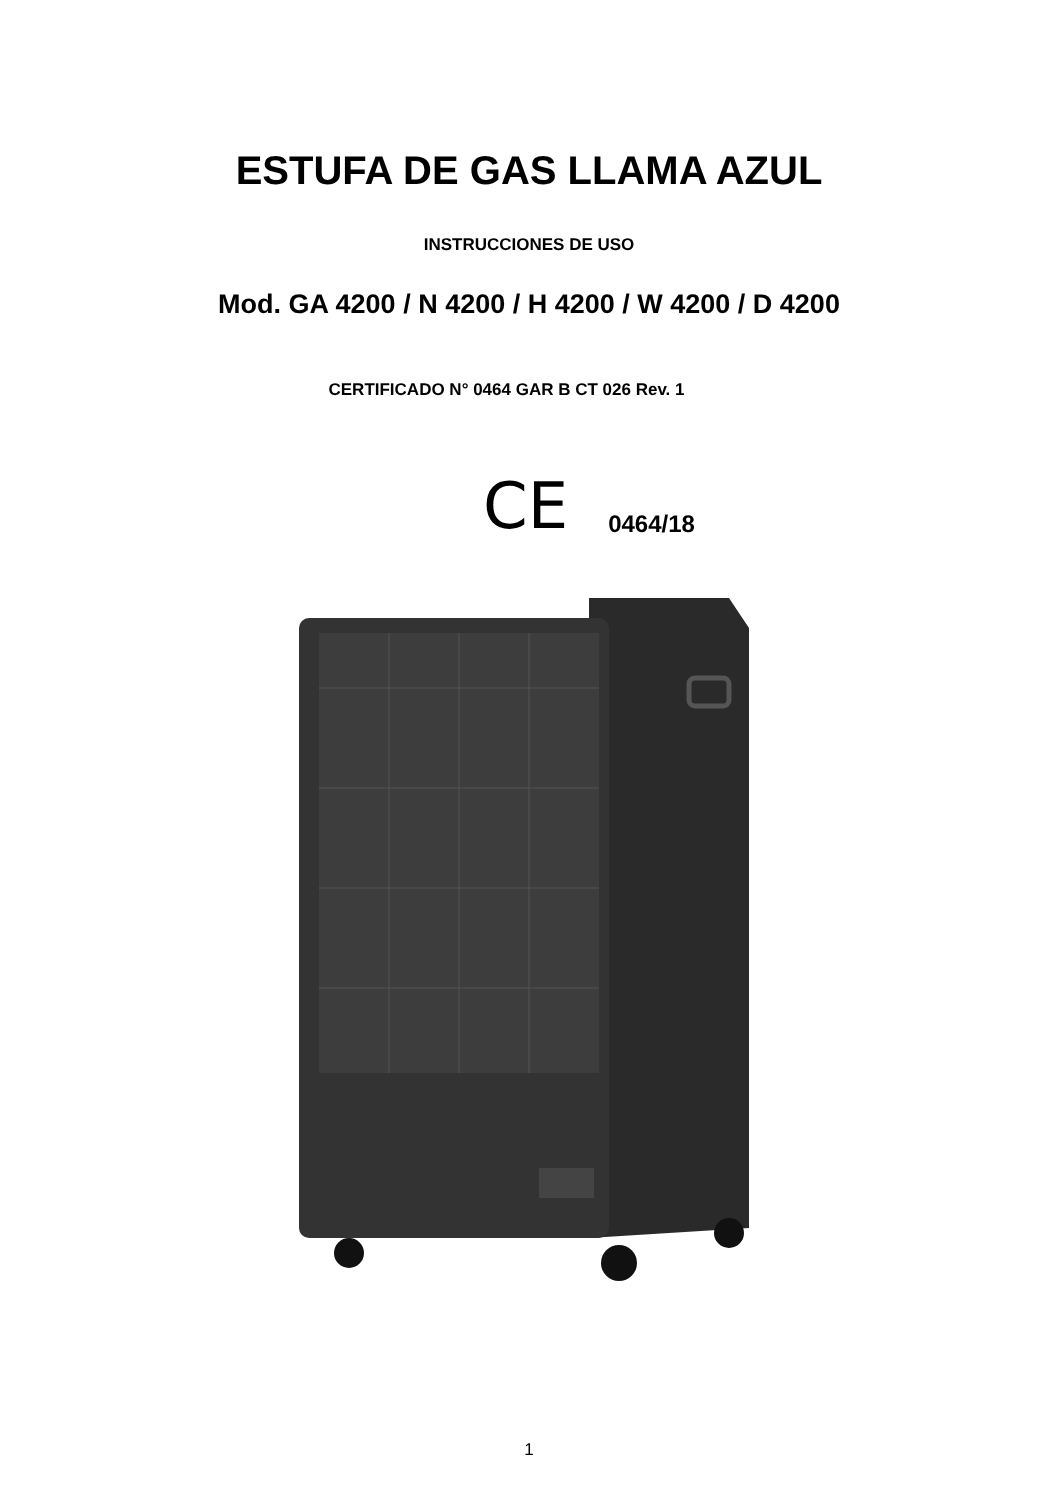ESTUFA DE GAS LLAMA AZUL
INSTRUCCIONES DE USO
Mod. GA 4200 / N 4200 / H 4200 / W 4200 / D 4200
CERTIFICADO N° 0464 GAR B CT 026 Rev. 1
C​E 0464/18
1